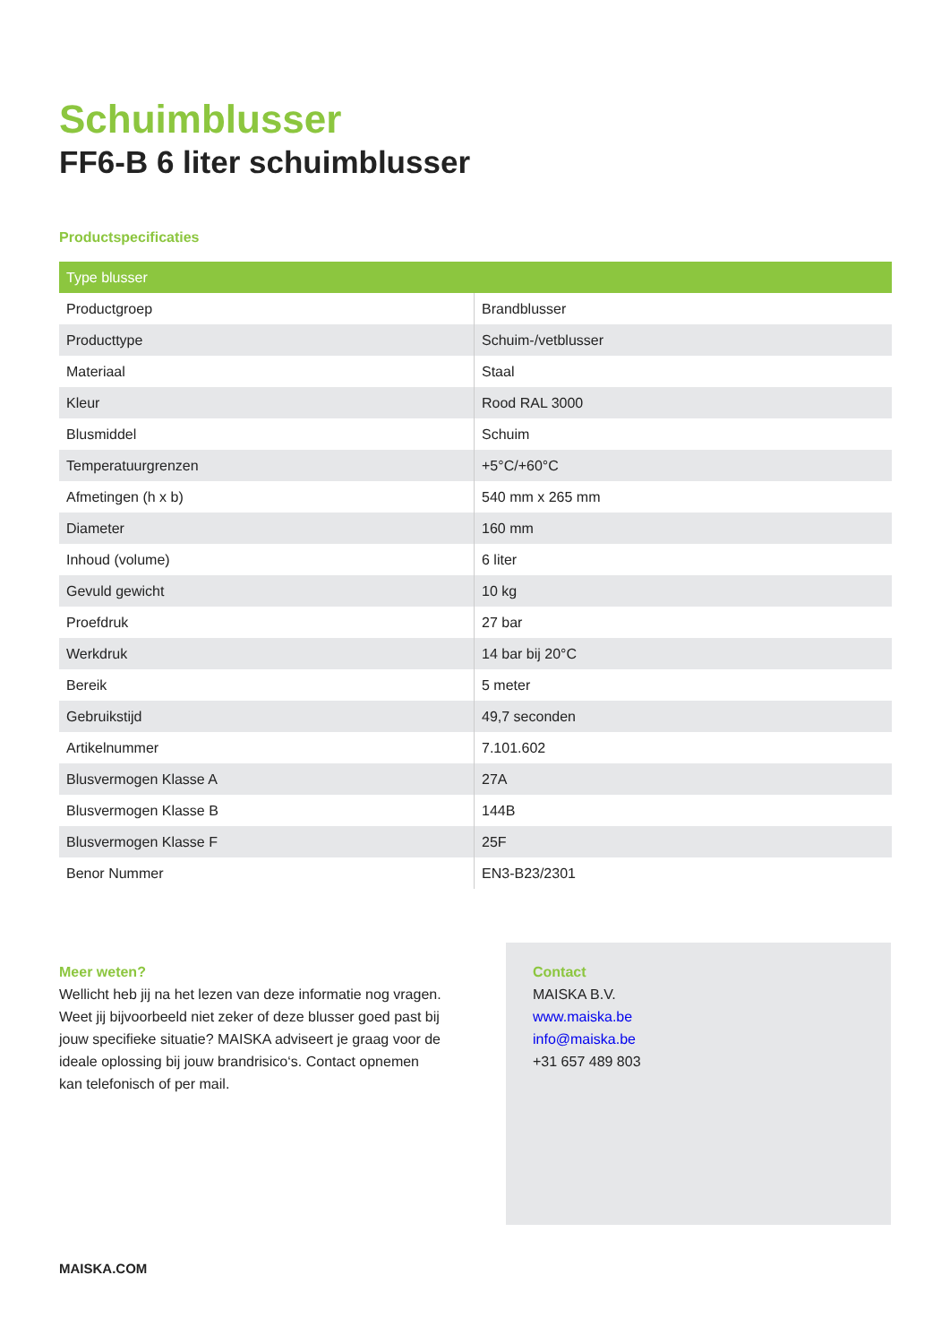Schuimblusser
FF6-B 6 liter schuimblusser
Productspecificaties
| Type blusser | |
| --- | --- |
| Productgroep | Brandblusser |
| Producttype | Schuim-/vetblusser |
| Materiaal | Staal |
| Kleur | Rood RAL 3000 |
| Blusmiddel | Schuim |
| Temperatuurgrenzen | +5°C/+60°C |
| Afmetingen (h x b) | 540 mm x 265 mm |
| Diameter | 160 mm |
| Inhoud (volume) | 6 liter |
| Gevuld gewicht | 10 kg |
| Proefdruk | 27 bar |
| Werkdruk | 14 bar bij 20°C |
| Bereik | 5 meter |
| Gebruikstijd | 49,7 seconden |
| Artikelnummer | 7.101.602 |
| Blusvermogen Klasse A | 27A |
| Blusvermogen Klasse B | 144B |
| Blusvermogen Klasse F | 25F |
| Benor Nummer | EN3-B23/2301 |
Meer weten?
Wellicht heb jij na het lezen van deze informatie nog vragen. Weet jij bijvoorbeeld niet zeker of deze blusser goed past bij jouw specifieke situatie? MAISKA adviseert je graag voor de ideale oplossing bij jouw brandrisico‘s. Contact opnemen kan telefonisch of per mail.
Contact
MAISKA B.V.
www.maiska.be
info@maiska.be
+31 657 489 803
MAISKA.COM